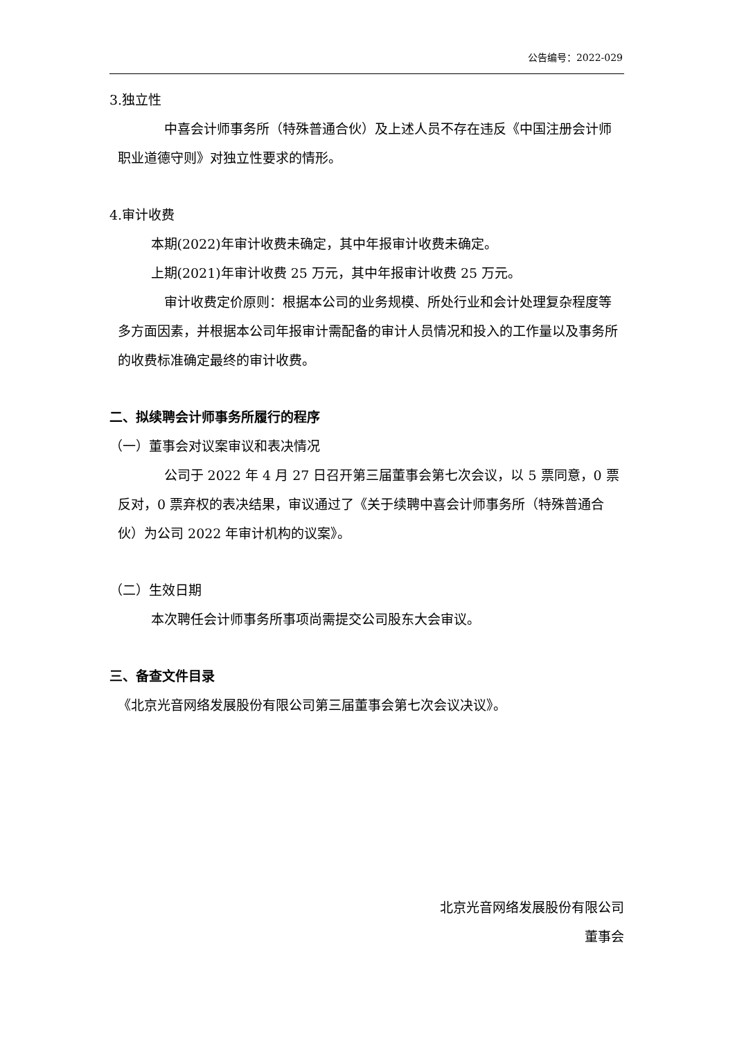公告编号：2022-029
3.独立性
中喜会计师事务所（特殊普通合伙）及上述人员不存在违反《中国注册会计师职业道德守则》对独立性要求的情形。
4.审计收费
本期(2022)年审计收费未确定，其中年报审计收费未确定。
上期(2021)年审计收费 25 万元，其中年报审计收费 25 万元。
审计收费定价原则：根据本公司的业务规模、所处行业和会计处理复杂程度等多方面因素，并根据本公司年报审计需配备的审计人员情况和投入的工作量以及事务所的收费标准确定最终的审计收费。
二、拟续聘会计师事务所履行的程序
（一）董事会对议案审议和表决情况
公司于 2022 年 4 月 27 日召开第三届董事会第七次会议，以 5 票同意，0 票反对，0 票弃权的表决结果，审议通过了《关于续聘中喜会计师事务所（特殊普通合伙）为公司 2022 年审计机构的议案》。
（二）生效日期
本次聘任会计师事务所事项尚需提交公司股东大会审议。
三、备查文件目录
《北京光音网络发展股份有限公司第三届董事会第七次会议决议》。
北京光音网络发展股份有限公司
董事会